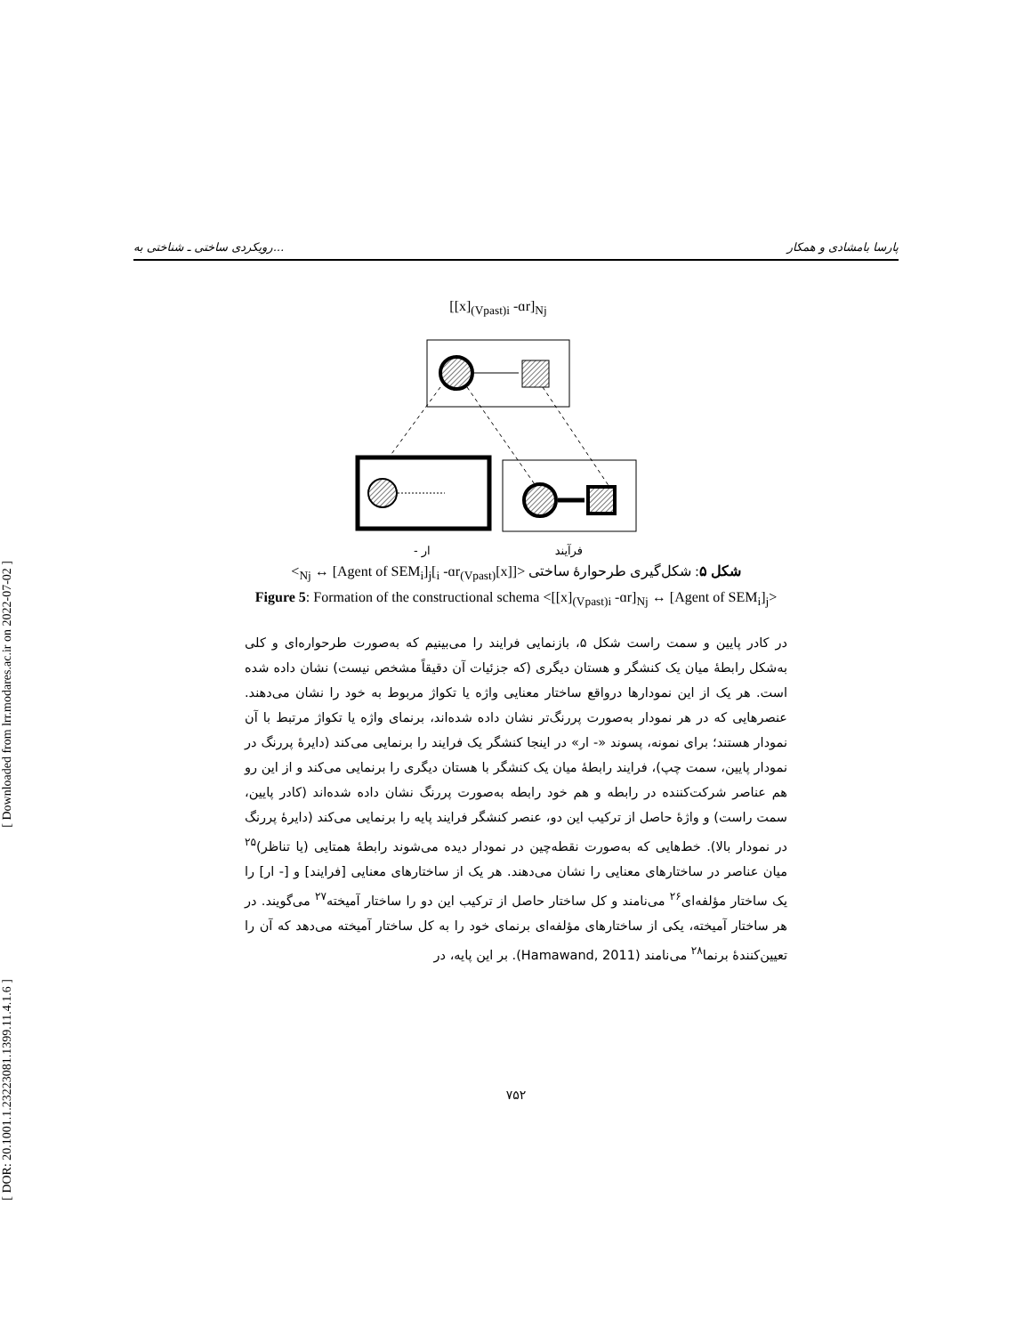[ Downloaded from lrr.modares.ac.ir on 2022-07-02 ]
[ DOR: 20.1001.1.23223081.1399.11.4.1.6 ]
رویکردی ساختی ـ شناختی به... پارسا بامشادی و همکار
[[x]<sub>(Vpast)i</sub> -ɑr]<sub>Nj</sub>
- ار فرآیند
شکل ۵: شکل‌گیری طرحوارهٔ ساختی <[[x]<sub>(Vpast)i</sub> -ɑr]<sub>Nj</sub> ↔ [Agent of SEM<sub>i</sub>]<sub>j</sub>>
Figure 5: Formation of the constructional schema <[[x]<sub>(Vpast)i</sub> -ɑr]<sub>Nj</sub> ↔ [Agent of SEM<sub>i</sub>]<sub>j</sub>>
در کادر پایین و سمت راست شکل ۵، بازنمایی فرایند را می‌بینیم که به‌صورت طرحواره‌ای و کلی به‌شکل رابطهٔ میان یک کنشگر و هستان دیگری (که جزئیات آن دقیقاً مشخص نیست) نشان داده شده است. هر یک از این نمودارها درواقع ساختار معنایی واژه یا تکواژ مربوط به خود را نشان می‌دهند. عنصرهایی که در هر نمودار به‌صورت پررنگ‌تر نشان داده شده‌اند، برنمای واژه یا تکواژ مرتبط با آن نمودار هستند؛ برای نمونه، پسوند «- ار» در اینجا کنشگر یک فرایند را برنمایی می‌کند (دایرهٔ پررنگ در نمودار پایین، سمت چپ)، فرایند رابطهٔ میان یک کنشگر با هستان دیگری را برنمایی می‌کند و از این رو هم عناصر شرکت‌کننده در رابطه و هم خود رابطه به‌صورت پررنگ نشان داده شده‌اند (کادر پایین، سمت راست) و واژهٔ حاصل از ترکیب این دو، عنصر کنشگر فرایند پایه را برنمایی می‌کند (دایرهٔ پررنگ در نمودار بالا). خط‌هایی که به‌صورت نقطه‌چین در نمودار دیده می‌شوند رابطهٔ همتایی (یا تناظر)<sup>۲۵</sup> میان عناصر در ساختارهای معنایی را نشان می‌دهند. هر یک از ساختارهای معنایی [فرایند] و [- ار] را یک ساختار مؤلفه‌ای<sup>۲۶</sup> می‌نامند و کل ساختار حاصل از ترکیب این دو را ساختار آمیخته<sup>۲۷</sup> می‌گویند. در هر ساختار آمیخته، یکی از ساختارهای مؤلفه‌ای برنمای خود را به کل ساختار آمیخته می‌دهد که آن را تعیین‌کنندهٔ برنما<sup>۲۸</sup> می‌نامند (Hamawand, 2011). بر این پایه، در
۷۵۲